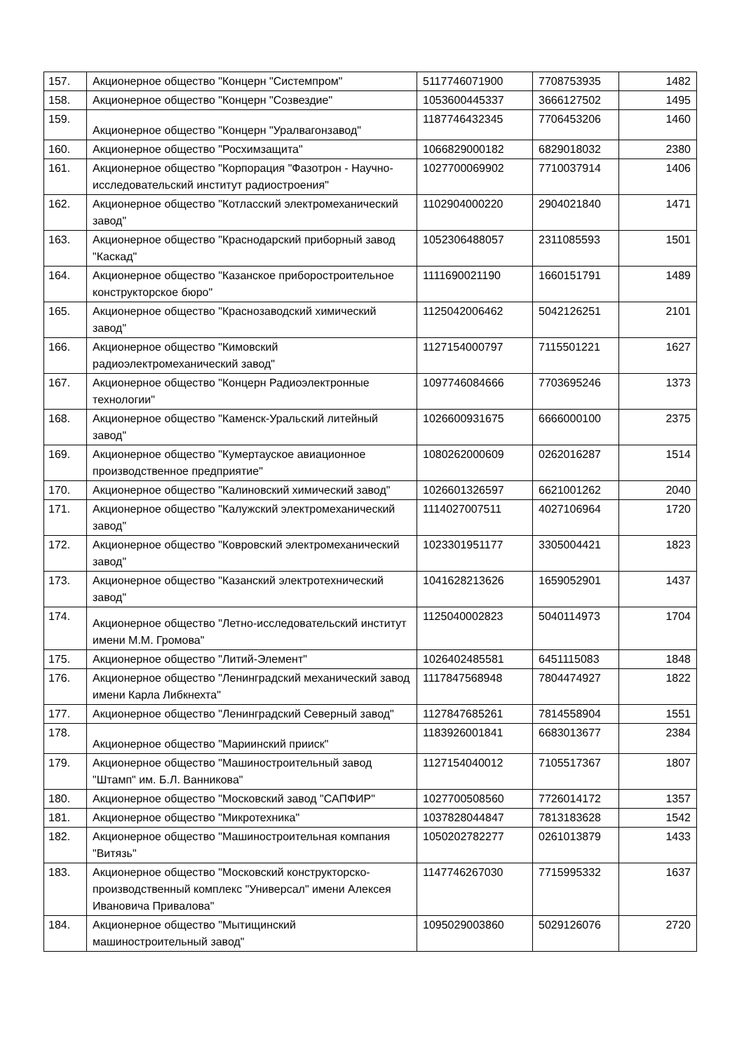| 157. | Акционерное общество "Концерн "Системпром" | 5117746071900 | 7708753935 | 1482 |
| 158. | Акционерное общество "Концерн "Созвездие" | 1053600445337 | 3666127502 | 1495 |
| 159. | Акционерное общество "Концерн "Уралвагонзавод" | 1187746432345 | 7706453206 | 1460 |
| 160. | Акционерное общество "Росхимзащита" | 1066829000182 | 6829018032 | 2380 |
| 161. | Акционерное общество "Корпорация "Фазотрон - Научно-исследовательский институт радиостроения" | 1027700069902 | 7710037914 | 1406 |
| 162. | Акционерное общество "Котласский электромеханический завод" | 1102904000220 | 2904021840 | 1471 |
| 163. | Акционерное общество "Краснодарский приборный завод "Каскад" | 1052306488057 | 2311085593 | 1501 |
| 164. | Акционерное общество "Казанское приборостроительное конструкторское бюро" | 1111690021190 | 1660151791 | 1489 |
| 165. | Акционерное общество "Краснозаводский химический завод" | 1125042006462 | 5042126251 | 2101 |
| 166. | Акционерное общество "Кимовский радиоэлектромеханический завод" | 1127154000797 | 7115501221 | 1627 |
| 167. | Акционерное общество "Концерн Радиоэлектронные технологии" | 1097746084666 | 7703695246 | 1373 |
| 168. | Акционерное общество "Каменск-Уральский литейный завод" | 1026600931675 | 6666000100 | 2375 |
| 169. | Акционерное общество "Кумертауское авиационное производственное предприятие" | 1080262000609 | 0262016287 | 1514 |
| 170. | Акционерное общество "Калиновский химический завод" | 1026601326597 | 6621001262 | 2040 |
| 171. | Акционерное общество "Калужский электромеханический завод" | 1114027007511 | 4027106964 | 1720 |
| 172. | Акционерное общество "Ковровский электромеханический завод" | 1023301951177 | 3305004421 | 1823 |
| 173. | Акционерное общество "Казанский электротехнический завод" | 1041628213626 | 1659052901 | 1437 |
| 174. | Акционерное общество "Летно-исследовательский институт имени М.М. Громова" | 1125040002823 | 5040114973 | 1704 |
| 175. | Акционерное общество "Литий-Элемент" | 1026402485581 | 6451115083 | 1848 |
| 176. | Акционерное общество "Ленинградский механический завод имени Карла Либкнехта" | 1117847568948 | 7804474927 | 1822 |
| 177. | Акционерное общество "Ленинградский Северный завод" | 1127847685261 | 7814558904 | 1551 |
| 178. | Акционерное общество "Мариинский прииск" | 1183926001841 | 6683013677 | 2384 |
| 179. | Акционерное общество "Машиностроительный завод "Штамп" им. Б.Л. Ванникова" | 1127154040012 | 7105517367 | 1807 |
| 180. | Акционерное общество "Московский завод "САПФИР" | 1027700508560 | 7726014172 | 1357 |
| 181. | Акционерное общество "Микротехника" | 1037828044847 | 7813183628 | 1542 |
| 182. | Акционерное общество "Машиностроительная компания "Витязь" | 1050202782277 | 0261013879 | 1433 |
| 183. | Акционерное общество "Московский конструкторско-производственный комплекс "Универсал" имени Алексея Ивановича Привалова" | 1147746267030 | 7715995332 | 1637 |
| 184. | Акционерное общество "Мытищинский машиностроительный завод" | 1095029003860 | 5029126076 | 2720 |